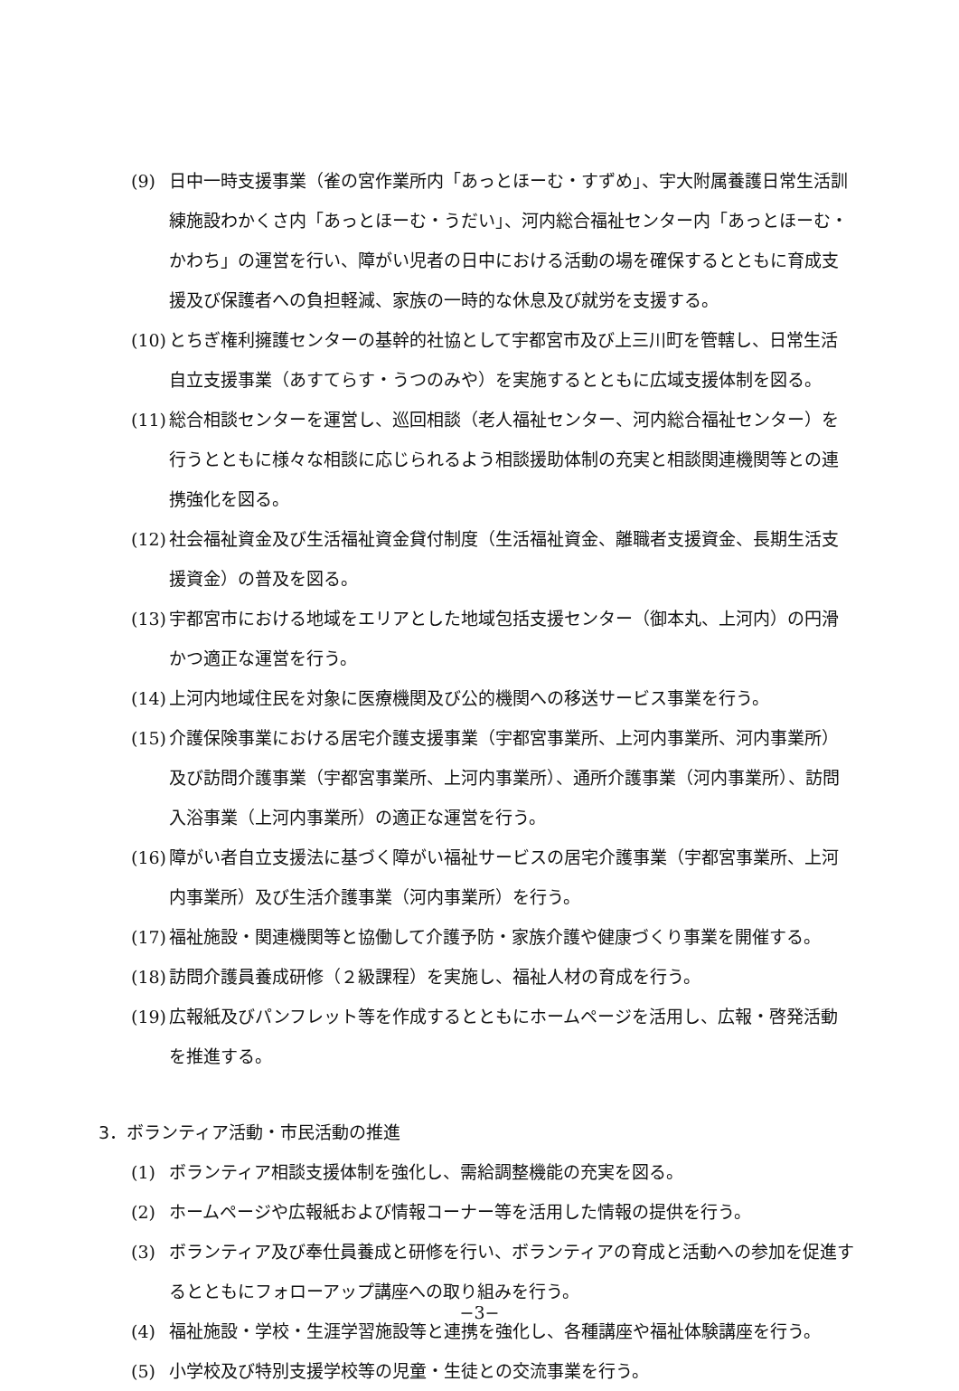(9) 日中一時支援事業（雀の宮作業所内「あっとほーむ・すずめ」、宇大附属養護日常生活訓練施設わかくさ内「あっとほーむ・うだい」、河内総合福祉センター内「あっとほーむ・かわち」の運営を行い、障がい児者の日中における活動の場を確保するとともに育成支援及び保護者への負担軽減、家族の一時的な休息及び就労を支援する。
(10)
とちぎ権利擁護センターの基幹的社協として宇都宮市及び上三川町を管轄し、日常生活自立支援事業（あすてらす・うつのみや）を実施するとともに広域支援体制を図る。
(11)
総合相談センターを運営し、巡回相談（老人福祉センター、河内総合福祉センター）を行うとともに様々な相談に応じられるよう相談援助体制の充実と相談関連機関等との連携強化を図る。
(12)
社会福祉資金及び生活福祉資金貸付制度（生活福祉資金、離職者支援資金、長期生活支援資金）の普及を図る。
(13)
宇都宮市における地域をエリアとした地域包括支援センター（御本丸、上河内）の円滑かつ適正な運営を行う。
(14)
上河内地域住民を対象に医療機関及び公的機関への移送サービス事業を行う。
(15)
介護保険事業における居宅介護支援事業（宇都宮事業所、上河内事業所、河内事業所）及び訪問介護事業（宇都宮事業所、上河内事業所）、通所介護事業（河内事業所）、訪問入浴事業（上河内事業所）の適正な運営を行う。
(16)
障がい者自立支援法に基づく障がい福祉サービスの居宅介護事業（宇都宮事業所、上河内事業所）及び生活介護事業（河内事業所）を行う。
(17)
福祉施設・関連機関等と協働して介護予防・家族介護や健康づくり事業を開催する。
(18)
訪問介護員養成研修（２級課程）を実施し、福祉人材の育成を行う。
(19)
広報紙及びパンフレット等を作成するとともにホームページを活用し、広報・啓発活動を推進する。
3．ボランティア活動・市民活動の推進
(1) ボランティア相談支援体制を強化し、需給調整機能の充実を図る。
(2) ホームページや広報紙および情報コーナー等を活用した情報の提供を行う。
(3) ボランティア及び奉仕員養成と研修を行い、ボランティアの育成と活動への参加を促進するとともにフォローアップ講座への取り組みを行う。
(4) 福祉施設・学校・生涯学習施設等と連携を強化し、各種講座や福祉体験講座を行う。
(5) 小学校及び特別支援学校等の児童・生徒との交流事業を行う。
−3−